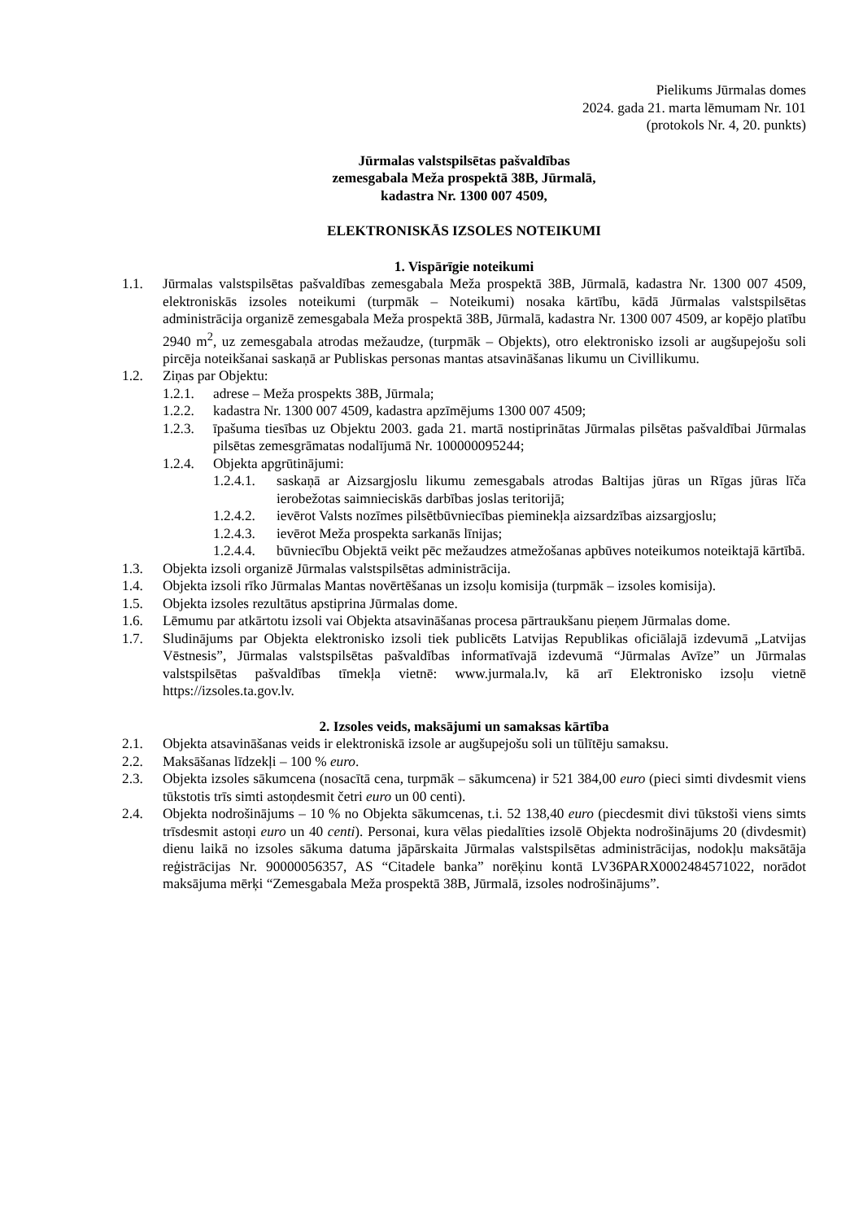Pielikums Jūrmalas domes
2024. gada 21. marta lēmumam Nr. 101
(protokols Nr. 4, 20. punkts)
Jūrmalas valstspilsētas pašvaldības
zemesgabala Meža prospektā 38B, Jūrmalā,
kadastra Nr. 1300 007 4509,
ELEKTRONISKĀS IZSOLES NOTEIKUMI
1. Vispārīgie noteikumi
1.1. Jūrmalas valstspilsētas pašvaldības zemesgabala Meža prospektā 38B, Jūrmalā, kadastra Nr. 1300 007 4509, elektroniskās izsoles noteikumi (turpmāk – Noteikumi) nosaka kārtību, kādā Jūrmalas valstspilsētas administrācija organizē zemesgabala Meža prospektā 38B, Jūrmalā, kadastra Nr. 1300 007 4509, ar kopējo platību 2940 m<sup>2</sup>, uz zemesgabala atrodas mežaudze, (turpmāk – Objekts), otro elektronisko izsoli ar augšupejošu soli pircēja noteikšanai saskaņā ar Publiskas personas mantas atsavināšanas likumu un Civillikumu.
1.2. Ziņas par Objektu:
1.2.1. adrese – Meža prospekts 38B, Jūrmala;
1.2.2. kadastra Nr. 1300 007 4509, kadastra apzīmējums 1300 007 4509;
1.2.3. īpašuma tiesības uz Objektu 2003. gada 21. martā nostiprinātas Jūrmalas pilsētas pašvaldībai Jūrmalas pilsētas zemesgrāmatas nodalījumā Nr. 100000095244;
1.2.4. Objekta apgrūtinājumi:
1.2.4.1. saskaņā ar Aizsargjoslu likumu zemesgabals atrodas Baltijas jūras un Rīgas jūras līča ierobežotas saimnieciskās darbības joslas teritorijā;
1.2.4.2. ievērot Valsts nozīmes pilsētbūvniecības pieminekļa aizsardzības aizsargjoslu;
1.2.4.3. ievērot Meža prospekta sarkanās līnijas;
1.2.4.4. būvniecību Objektā veikt pēc mežaudzes atmežošanas apbūves noteikumos noteiktajā kārtībā.
1.3. Objekta izsoli organizē Jūrmalas valstspilsētas administrācija.
1.4. Objekta izsoli rīko Jūrmalas Mantas novērtēšanas un izsoļu komisija (turpmāk – izsoles komisija).
1.5. Objekta izsoles rezultātus apstiprina Jūrmalas dome.
1.6. Lēmumu par atkārtotu izsoli vai Objekta atsavināšanas procesa pārtraukšanu pieņem Jūrmalas dome.
1.7. Sludinājums par Objekta elektronisko izsoli tiek publicēts Latvijas Republikas oficiālajā izdevumā „Latvijas Vēstnesis”, Jūrmalas valstspilsētas pašvaldības informatīvajā izdevumā “Jūrmalas Avīze” un Jūrmalas valstspilsētas pašvaldības tīmekļa vietnē: www.jurmala.lv, kā arī Elektronisko izsoļu vietnē https://izsoles.ta.gov.lv.
2. Izsoles veids, maksājumi un samaksas kārtība
2.1. Objekta atsavināšanas veids ir elektroniskā izsole ar augšupejošu soli un tūlītēju samaksu.
2.2. Maksāšanas līdzekļi – 100 % euro.
2.3. Objekta izsoles sākumcena (nosacītā cena, turpmāk – sākumcena) ir 521 384,00 euro (pieci simti divdesmit viens tūkstotis trīs simti astoņdesmit četri euro un 00 centi).
2.4. Objekta nodrošinājums – 10 % no Objekta sākumcenas, t.i. 52 138,40 euro (piecdesmit divi tūkstoši viens simts trīsdesmit astoņi euro un 40 centi). Personai, kura vēlas piedalīties izsolē Objekta nodrošinājums 20 (divdesmit) dienu laikā no izsoles sākuma datuma jāpārskaita Jūrmalas valstspilsētas administrācijas, nodokļu maksātāja reģistrācijas Nr. 90000056357, AS “Citadele banka” norēķinu kontā LV36PARX0002484571022, norādot maksājuma mērķi “Zemesgabala Meža prospektā 38B, Jūrmalā, izsoles nodrošinājums”.